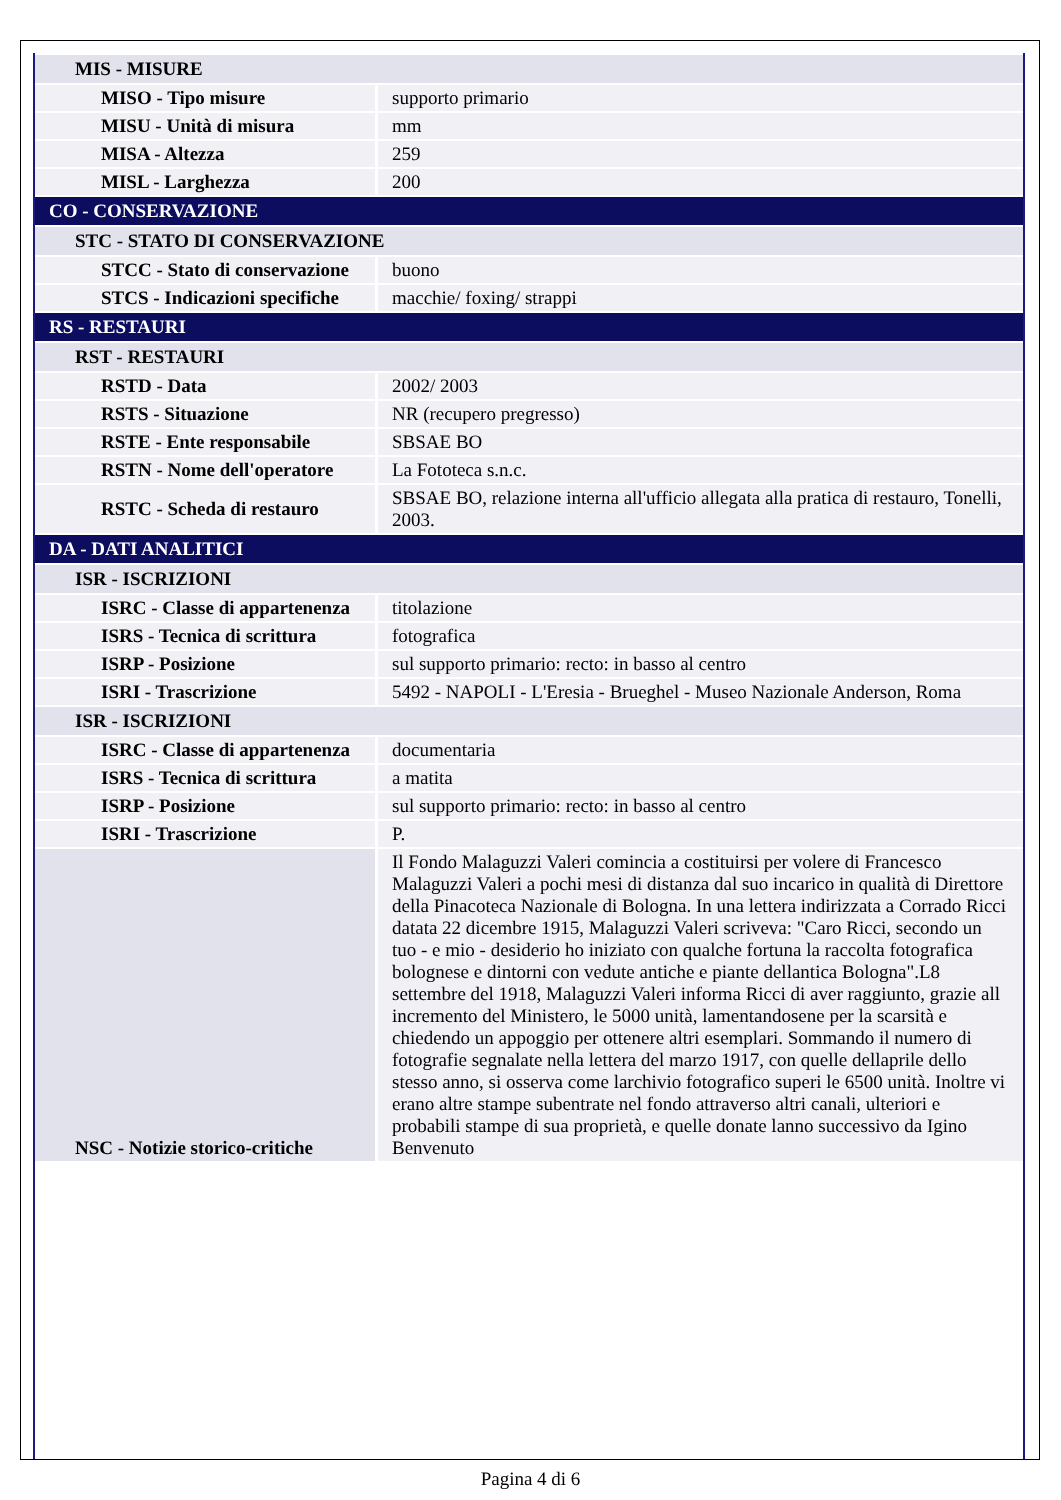| MIS - MISURE | |
| MISO - Tipo misure | supporto primario |
| MISU - Unità di misura | mm |
| MISA - Altezza | 259 |
| MISL - Larghezza | 200 |
| CO - CONSERVAZIONE | |
| STC - STATO DI CONSERVAZIONE | |
| STCC - Stato di conservazione | buono |
| STCS - Indicazioni specifiche | macchie/ foxing/ strappi |
| RS - RESTAURI | |
| RST - RESTAURI | |
| RSTD - Data | 2002/ 2003 |
| RSTS - Situazione | NR (recupero pregresso) |
| RSTE - Ente responsabile | SBSAE BO |
| RSTN - Nome dell'operatore | La Fototeca s.n.c. |
| RSTC - Scheda di restauro | SBSAE BO, relazione interna all'ufficio allegata alla pratica di restauro, Tonelli, 2003. |
| DA - DATI ANALITICI | |
| ISR - ISCRIZIONI | |
| ISRC - Classe di appartenenza | titolazione |
| ISRS - Tecnica di scrittura | fotografica |
| ISRP - Posizione | sul supporto primario: recto: in basso al centro |
| ISRI - Trascrizione | 5492 - NAPOLI - L'Eresia - Brueghel - Museo Nazionale Anderson, Roma |
| ISR - ISCRIZIONI | |
| ISRC - Classe di appartenenza | documentaria |
| ISRS - Tecnica di scrittura | a matita |
| ISRP - Posizione | sul supporto primario: recto: in basso al centro |
| ISRI - Trascrizione | P. |
| NSC - Notizie storico-critiche | Il Fondo Malaguzzi Valeri comincia a costituirsi per volere di Francesco Malaguzzi Valeri a pochi mesi di distanza dal suo incarico in qualità di Direttore della Pinacoteca Nazionale di Bologna. In una lettera indirizzata a Corrado Ricci datata 22 dicembre 1915, Malaguzzi Valeri scriveva: "Caro Ricci, secondo un tuo - e mio - desiderio ho iniziato con qualche fortuna la raccolta fotografica bolognese e dintorni con vedute antiche e piante dellantica Bologna".L8 settembre del 1918, Malaguzzi Valeri informa Ricci di aver raggiunto, grazie all incremento del Ministero, le 5000 unità, lamentandosene per la scarsità e chiedendo un appoggio per ottenere altri esemplari. Sommando il numero di fotografie segnalate nella lettera del marzo 1917, con quelle dellaprile dello stesso anno, si osserva come larchivio fotografico superi le 6500 unità. Inoltre vi erano altre stampe subentrate nel fondo attraverso altri canali, ulteriori e probabili stampe di sua proprietà, e quelle donate lanno successivo da Igino Benvenuto |
Pagina 4 di 6